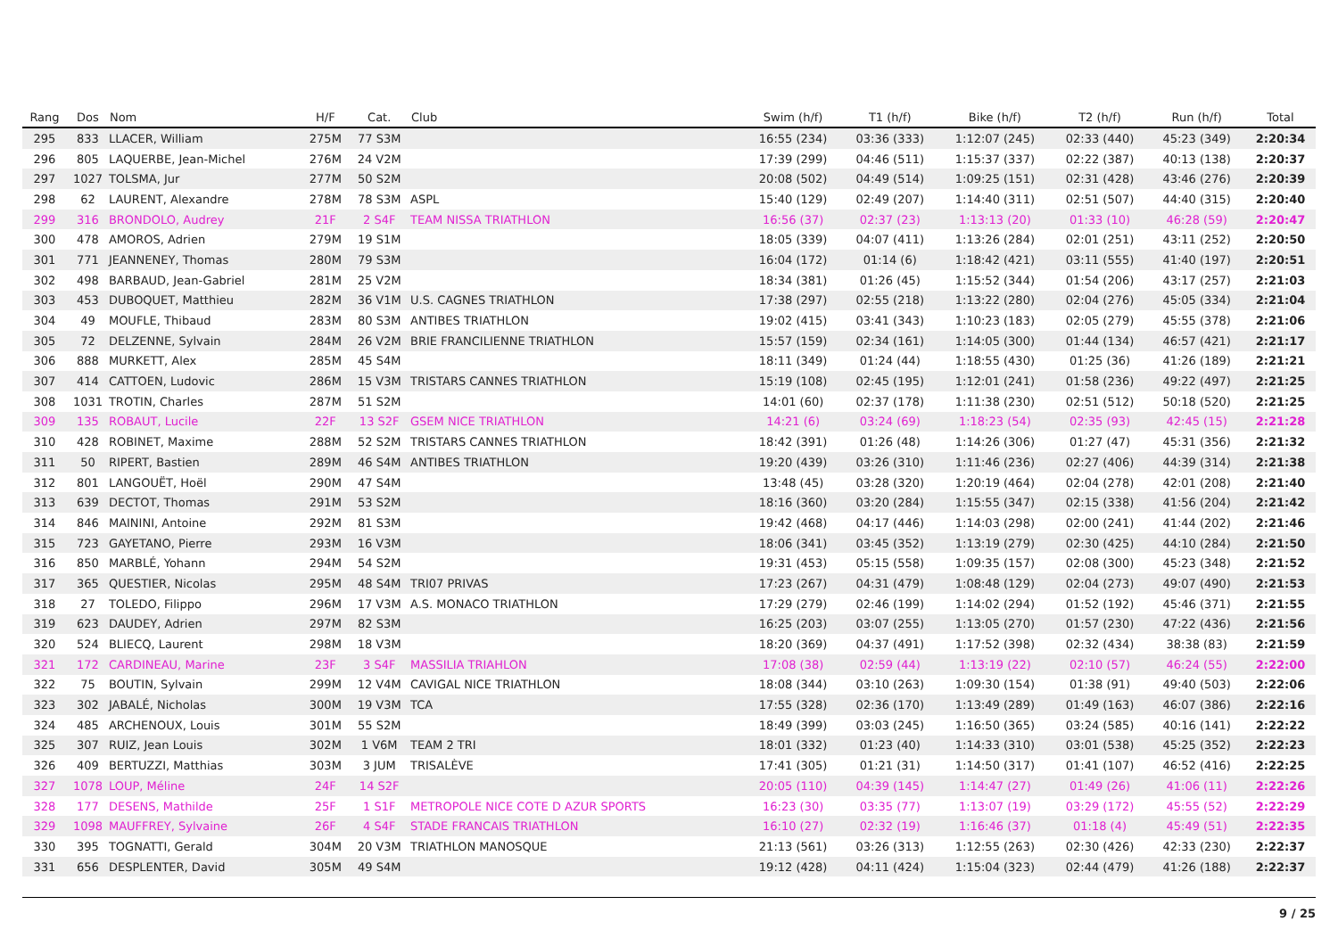| Rang | Dos | Nom | H/F | Cat. | Club | Swim (h/f) | T1 (h/f) | Bike (h/f) | T2 (h/f) | Run (h/f) | Total |
| --- | --- | --- | --- | --- | --- | --- | --- | --- | --- | --- | --- |
| 295 | 833 | LLACER, William | 275M | 77 S3M | | 16:55 (234) | 03:36 (333) | 1:12:07 (245) | 02:33 (440) | 45:23 (349) | 2:20:34 |
| 296 | 805 | LAQUERBE, Jean-Michel | 276M | 24 V2M | | 17:39 (299) | 04:46 (511) | 1:15:37 (337) | 02:22 (387) | 40:13 (138) | 2:20:37 |
| 297 | 1027 | TOLSMA, Jur | 277M | 50 S2M | | 20:08 (502) | 04:49 (514) | 1:09:25 (151) | 02:31 (428) | 43:46 (276) | 2:20:39 |
| 298 | 62 | LAURENT, Alexandre | 278M | 78 S3M | ASPL | 15:40 (129) | 02:49 (207) | 1:14:40 (311) | 02:51 (507) | 44:40 (315) | 2:20:40 |
| 299 | 316 | BRONDOLO, Audrey | 21F | 2 S4F | TEAM NISSA TRIATHLON | 16:56 (37) | 02:37 (23) | 1:13:13 (20) | 01:33 (10) | 46:28 (59) | 2:20:47 |
| 300 | 478 | AMOROS, Adrien | 279M | 19 S1M | | 18:05 (339) | 04:07 (411) | 1:13:26 (284) | 02:01 (251) | 43:11 (252) | 2:20:50 |
| 301 | 771 | JEANNENEY, Thomas | 280M | 79 S3M | | 16:04 (172) | 01:14 (6) | 1:18:42 (421) | 03:11 (555) | 41:40 (197) | 2:20:51 |
| 302 | 498 | BARBAUD, Jean-Gabriel | 281M | 25 V2M | | 18:34 (381) | 01:26 (45) | 1:15:52 (344) | 01:54 (206) | 43:17 (257) | 2:21:03 |
| 303 | 453 | DUBOQUET, Matthieu | 282M | 36 V1M | U.S. CAGNES TRIATHLON | 17:38 (297) | 02:55 (218) | 1:13:22 (280) | 02:04 (276) | 45:05 (334) | 2:21:04 |
| 304 | 49 | MOUFLE, Thibaud | 283M | 80 S3M | ANTIBES TRIATHLON | 19:02 (415) | 03:41 (343) | 1:10:23 (183) | 02:05 (279) | 45:55 (378) | 2:21:06 |
| 305 | 72 | DELZENNE, Sylvain | 284M | 26 V2M | BRIE FRANCILIENNE TRIATHLON | 15:57 (159) | 02:34 (161) | 1:14:05 (300) | 01:44 (134) | 46:57 (421) | 2:21:17 |
| 306 | 888 | MURKETT, Alex | 285M | 45 S4M | | 18:11 (349) | 01:24 (44) | 1:18:55 (430) | 01:25 (36) | 41:26 (189) | 2:21:21 |
| 307 | 414 | CATTOEN, Ludovic | 286M | 15 V3M | TRISTARS CANNES TRIATHLON | 15:19 (108) | 02:45 (195) | 1:12:01 (241) | 01:58 (236) | 49:22 (497) | 2:21:25 |
| 308 | 1031 | TROTIN, Charles | 287M | 51 S2M | | 14:01 (60) | 02:37 (178) | 1:11:38 (230) | 02:51 (512) | 50:18 (520) | 2:21:25 |
| 309 | 135 | ROBAUT, Lucile | 22F | 13 S2F | GSEM NICE TRIATHLON | 14:21 (6) | 03:24 (69) | 1:18:23 (54) | 02:35 (93) | 42:45 (15) | 2:21:28 |
| 310 | 428 | ROBINET, Maxime | 288M | 52 S2M | TRISTARS CANNES TRIATHLON | 18:42 (391) | 01:26 (48) | 1:14:26 (306) | 01:27 (47) | 45:31 (356) | 2:21:32 |
| 311 | 50 | RIPERT, Bastien | 289M | 46 S4M | ANTIBES TRIATHLON | 19:20 (439) | 03:26 (310) | 1:11:46 (236) | 02:27 (406) | 44:39 (314) | 2:21:38 |
| 312 | 801 | LANGOUËT, Hoël | 290M | 47 S4M | | 13:48 (45) | 03:28 (320) | 1:20:19 (464) | 02:04 (278) | 42:01 (208) | 2:21:40 |
| 313 | 639 | DECTOT, Thomas | 291M | 53 S2M | | 18:16 (360) | 03:20 (284) | 1:15:55 (347) | 02:15 (338) | 41:56 (204) | 2:21:42 |
| 314 | 846 | MAININI, Antoine | 292M | 81 S3M | | 19:42 (468) | 04:17 (446) | 1:14:03 (298) | 02:00 (241) | 41:44 (202) | 2:21:46 |
| 315 | 723 | GAYETANO, Pierre | 293M | 16 V3M | | 18:06 (341) | 03:45 (352) | 1:13:19 (279) | 02:30 (425) | 44:10 (284) | 2:21:50 |
| 316 | 850 | MARBLÉ, Yohann | 294M | 54 S2M | | 19:31 (453) | 05:15 (558) | 1:09:35 (157) | 02:08 (300) | 45:23 (348) | 2:21:52 |
| 317 | 365 | QUESTIER, Nicolas | 295M | 48 S4M | TRI07 PRIVAS | 17:23 (267) | 04:31 (479) | 1:08:48 (129) | 02:04 (273) | 49:07 (490) | 2:21:53 |
| 318 | 27 | TOLEDO, Filippo | 296M | 17 V3M | A.S. MONACO TRIATHLON | 17:29 (279) | 02:46 (199) | 1:14:02 (294) | 01:52 (192) | 45:46 (371) | 2:21:55 |
| 319 | 623 | DAUDEY, Adrien | 297M | 82 S3M | | 16:25 (203) | 03:07 (255) | 1:13:05 (270) | 01:57 (230) | 47:22 (436) | 2:21:56 |
| 320 | 524 | BLIECQ, Laurent | 298M | 18 V3M | | 18:20 (369) | 04:37 (491) | 1:17:52 (398) | 02:32 (434) | 38:38 (83) | 2:21:59 |
| 321 | 172 | CARDINEAU, Marine | 23F | 3 S4F | MASSILIA TRIAHLON | 17:08 (38) | 02:59 (44) | 1:13:19 (22) | 02:10 (57) | 46:24 (55) | 2:22:00 |
| 322 | 75 | BOUTIN, Sylvain | 299M | 12 V4M | CAVIGAL NICE TRIATHLON | 18:08 (344) | 03:10 (263) | 1:09:30 (154) | 01:38 (91) | 49:40 (503) | 2:22:06 |
| 323 | 302 | JABALÉ, Nicholas | 300M | 19 V3M | TCA | 17:55 (328) | 02:36 (170) | 1:13:49 (289) | 01:49 (163) | 46:07 (386) | 2:22:16 |
| 324 | 485 | ARCHENOUX, Louis | 301M | 55 S2M | | 18:49 (399) | 03:03 (245) | 1:16:50 (365) | 03:24 (585) | 40:16 (141) | 2:22:22 |
| 325 | 307 | RUIZ, Jean Louis | 302M | 1 V6M | TEAM 2 TRI | 18:01 (332) | 01:23 (40) | 1:14:33 (310) | 03:01 (538) | 45:25 (352) | 2:22:23 |
| 326 | 409 | BERTUZZI, Matthias | 303M | 3 JUM | TRISALÈVE | 17:41 (305) | 01:21 (31) | 1:14:50 (317) | 01:41 (107) | 46:52 (416) | 2:22:25 |
| 327 | 1078 | LOUP, Méline | 24F | 14 S2F | | 20:05 (110) | 04:39 (145) | 1:14:47 (27) | 01:49 (26) | 41:06 (11) | 2:22:26 |
| 328 | 177 | DESENS, Mathilde | 25F | 1 S1F | METROPOLE NICE COTE D AZUR SPORTS | 16:23 (30) | 03:35 (77) | 1:13:07 (19) | 03:29 (172) | 45:55 (52) | 2:22:29 |
| 329 | 1098 | MAUFFREY, Sylvaine | 26F | 4 S4F | STADE FRANCAIS TRIATHLON | 16:10 (27) | 02:32 (19) | 1:16:46 (37) | 01:18 (4) | 45:49 (51) | 2:22:35 |
| 330 | 395 | TOGNATTI, Gerald | 304M | 20 V3M | TRIATHLON MANOSQUE | 21:13 (561) | 03:26 (313) | 1:12:55 (263) | 02:30 (426) | 42:33 (230) | 2:22:37 |
| 331 | 656 | DESPLENTER, David | 305M | 49 S4M | | 19:12 (428) | 04:11 (424) | 1:15:04 (323) | 02:44 (479) | 41:26 (188) | 2:22:37 |
9 / 25